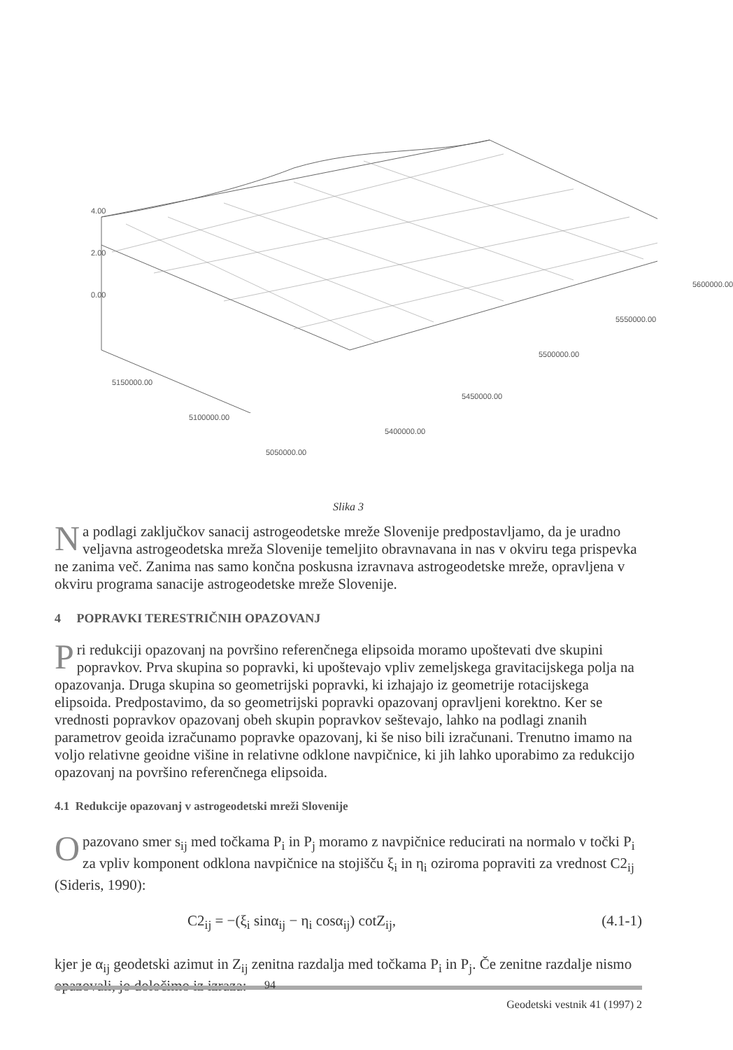4.00
2.00
0.00
5150000.00
5100000.00
5050000.00
5400000.00
5450000.00
5500000.00
5550000.00
5600000.00
Slika 3
Na podlagi zaključkov sanacij astrogeodetske mreže Slovenije predpostavljamo, da je uradno veljavna astrogeodetska mreža Slovenije temeljito obravnavana in nas v okviru tega prispevka ne zanima več. Zanima nas samo končna poskusna izravnava astrogeodetske mreže, opravljena v okviru programa sanacije astrogeodetske mreže Slovenije.
4 POPRAVKI TERESTRIČNIH OPAZOVANJ
Pri redukciji opazovanj na površino referenčnega elipsoida moramo upoštevati dve skupini popravkov. Prva skupina so popravki, ki upoštevajo vpliv zemeljskega gravitacijskega polja na opazovanja. Druga skupina so geometrijski popravki, ki izhajajo iz geometrije rotacijskega elipsoida. Predpostavimo, da so geometrijski popravki opazovanj opravljeni korektno. Ker se vrednosti popravkov opazovanj obeh skupin popravkov seštevajo, lahko na podlagi znanih parametrov geoida izračunamo popravke opazovanj, ki še niso bili izračunani. Trenutno imamo na voljo relativne geoidne višine in relativne odklone navpičnice, ki jih lahko uporabimo za redukcijo opazovanj na površino referenčnega elipsoida.
4.1 Redukcije opazovanj v astrogeodetski mreži Slovenije
Opazovano smer s<sub>ij</sub> med točkama P<sub>i</sub> in P<sub>j</sub> moramo z navpičnice reducirati na normalo v točki P<sub>i</sub> za vpliv komponent odklona navpičnice na stojišču ξ<sub>i</sub> in η<sub>i</sub> oziroma popraviti za vrednost C2<sub>ij</sub> (Sideris, 1990):
C2<sub>ij</sub> = −(ξ<sub>i</sub> sinα<sub>ij</sub> − η<sub>i</sub> cosα<sub>ij</sub>) cotZ<sub>ij</sub>, (4.1-1)
kjer je α<sub>ij</sub> geodetski azimut in Z<sub>ij</sub> zenitna razdalja med točkama P<sub>i</sub> in P<sub>j</sub>. Če zenitne razdalje nismo opazovali, jo določimo iz izraza:
94
Geodetski vestnik 41 (1997) 2